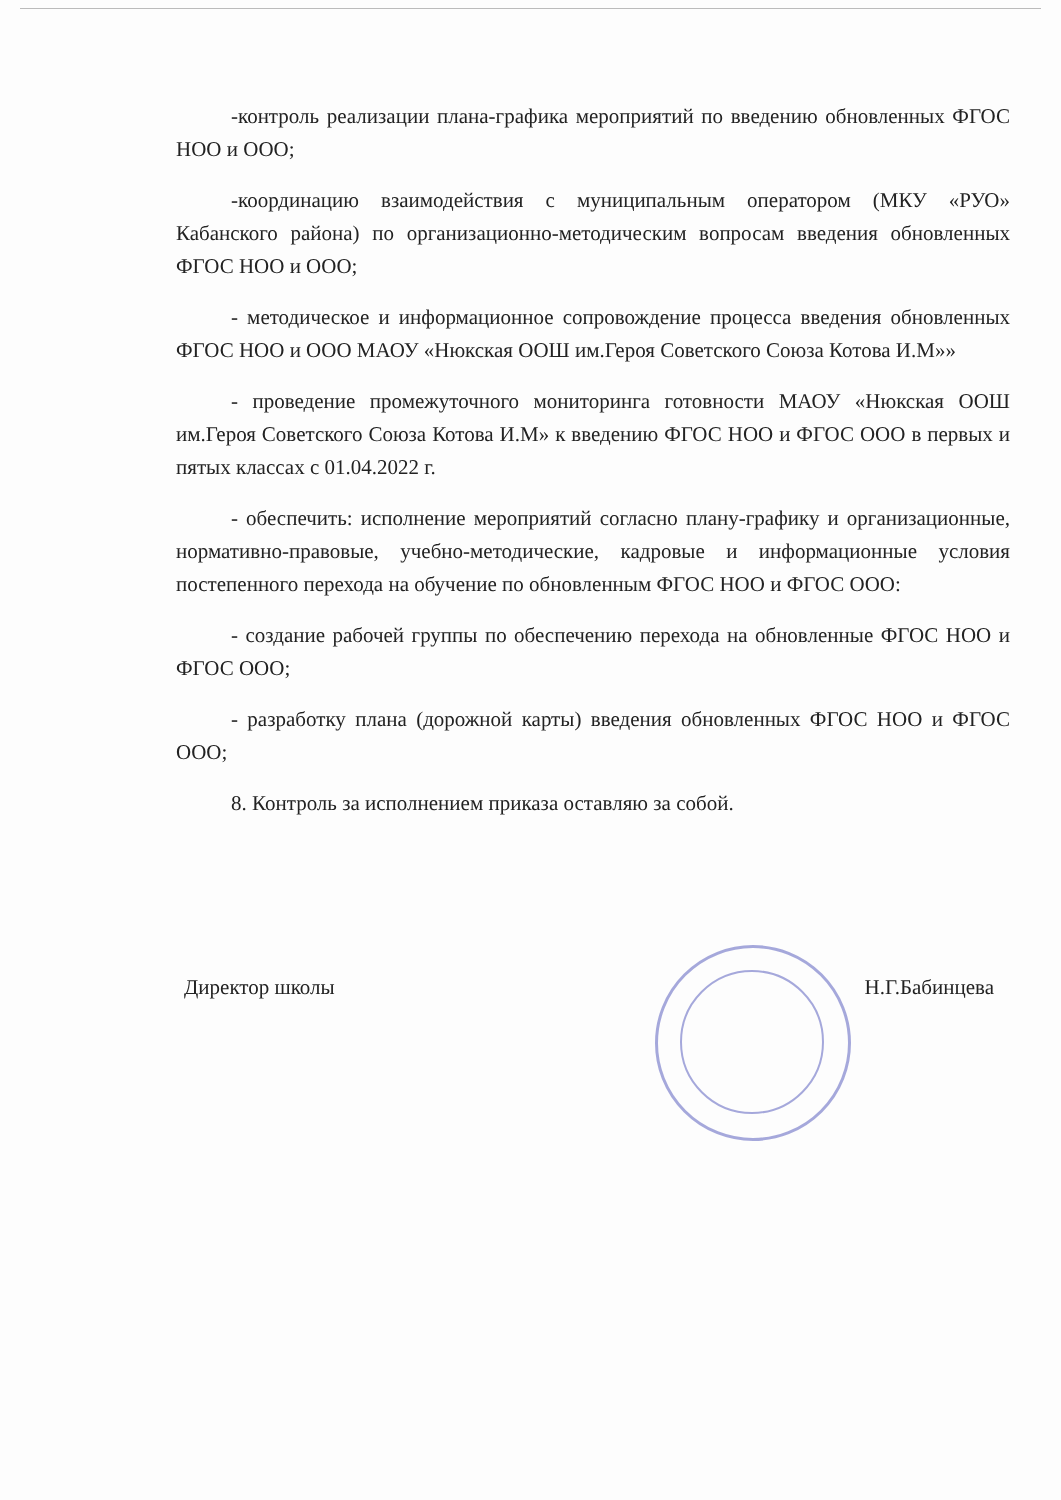-контроль реализации плана-графика мероприятий по введению обновленных ФГОС НОО и ООО;
-координацию взаимодействия с муниципальным оператором (МКУ «РУО» Кабанского района) по организационно-методическим вопросам введения обновленных ФГОС НОО и ООО;
- методическое и информационное сопровождение процесса введения обновленных ФГОС НОО и ООО МАОУ «Нюкская ООШ им.Героя Советского Союза Котова И.М»»
- проведение промежуточного мониторинга готовности МАОУ «Нюкская ООШ им.Героя Советского Союза Котова И.М» к введению ФГОС НОО и ФГОС ООО в первых и пятых классах с 01.04.2022 г.
- обеспечить: исполнение мероприятий согласно плану-графику и организационные, нормативно-правовые, учебно-методические, кадровые и информационные условия постепенного перехода на обучение по обновленным ФГОС НОО и ФГОС ООО:
- создание рабочей группы по обеспечению перехода на обновленные ФГОС НОО и ФГОС ООО;
- разработку плана (дорожной карты) введения обновленных ФГОС НОО и ФГОС ООО;
8. Контроль за исполнением приказа оставляю за собой.
Директор школы Н.Г.Бабинцева